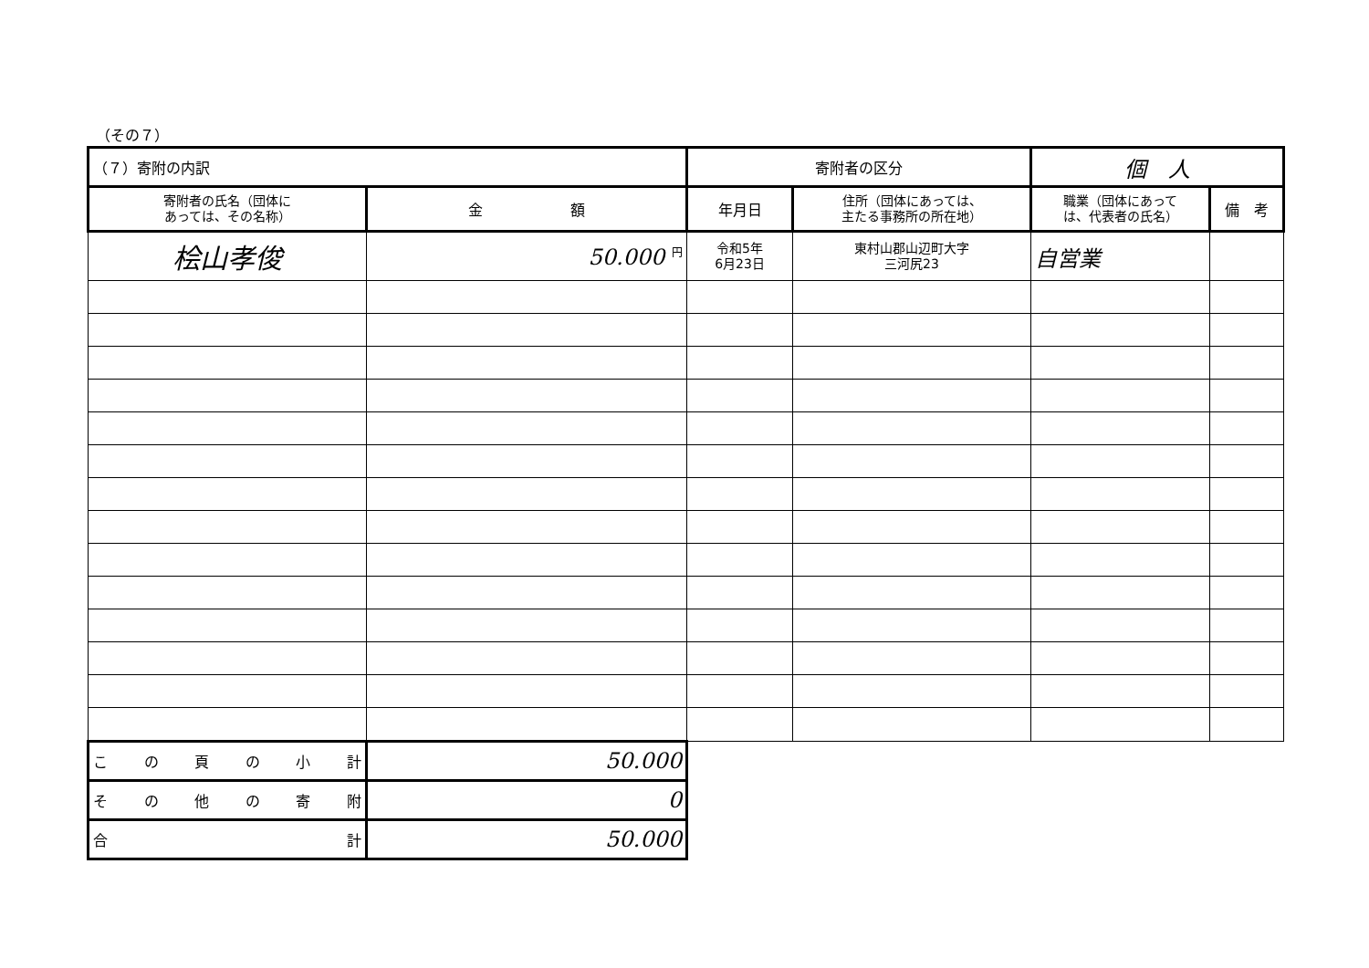（その７）
| （７）寄附の内訳 | | 寄附者の区分 | | 個 人 | |
| 寄附者の氏名（団体に あっては、その名称） | 金 額 | 年月日 | 住所（団体にあっては、 主たる事務所の所在地） | 職業（団体にあって は、代表者の氏名） | 備 考 |
| 桧山孝俊 | 50.000 <sup>円</sup> | 令和5年 6月23日 | 東村山郡山辺町大字 三河尻23 | 自営業 | |
| こ の 頁 の 小 計 | 50.000 | | | | |
| そ の 他 の 寄 附 | 0 | | | | |
| 合 計 | 50.000 | | | | |